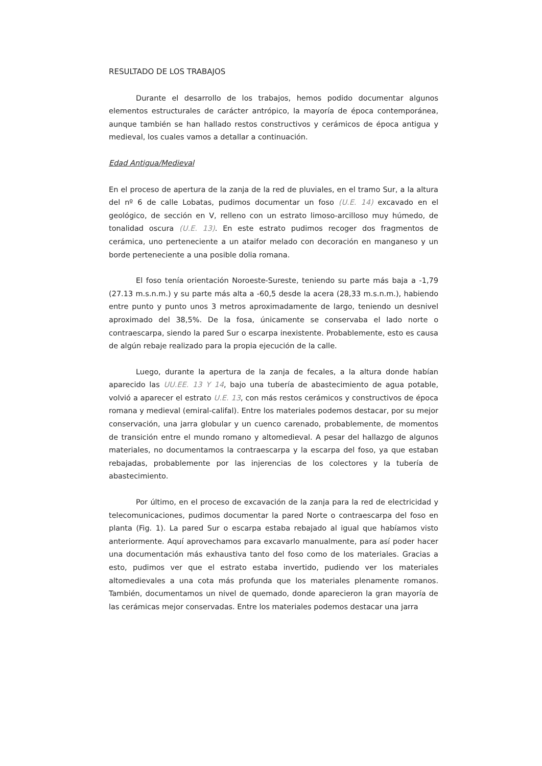RESULTADO DE LOS TRABAJOS
Durante el desarrollo de los trabajos, hemos podido documentar algunos elementos estructurales de carácter antrópico, la mayoría de época contemporánea, aunque también se han hallado restos constructivos y cerámicos de época antigua y medieval, los cuales vamos a detallar a continuación.
Edad Antigua/Medieval
En el proceso de apertura de la zanja de la red de pluviales, en el tramo Sur, a la altura del nº 6 de calle Lobatas, pudimos documentar un foso (U.E. 14) excavado en el geológico, de sección en V, relleno con un estrato limoso-arcilloso muy húmedo, de tonalidad oscura (U.E. 13). En este estrato pudimos recoger dos fragmentos de cerámica, uno perteneciente a un ataifor melado con decoración en manganeso y un borde perteneciente a una posible dolia romana.
El foso tenía orientación Noroeste-Sureste, teniendo su parte más baja a -1,79 (27.13 m.s.n.m.) y su parte más alta a -60,5 desde la acera (28,33 m.s.n.m.), habiendo entre punto y punto unos 3 metros aproximadamente de largo, teniendo un desnivel aproximado del 38,5%. De la fosa, únicamente se conservaba el lado norte o contraescarpa, siendo la pared Sur o escarpa inexistente. Probablemente, esto es causa de algún rebaje realizado para la propia ejecución de la calle.
Luego, durante la apertura de la zanja de fecales, a la altura donde habían aparecido las UU.EE. 13 Y 14, bajo una tubería de abastecimiento de agua potable, volvió a aparecer el estrato U.E. 13, con más restos cerámicos y constructivos de época romana y medieval (emiral-califal). Entre los materiales podemos destacar, por su mejor conservación, una jarra globular y un cuenco carenado, probablemente, de momentos de transición entre el mundo romano y altomedieval. A pesar del hallazgo de algunos materiales, no documentamos la contraescarpa y la escarpa del foso, ya que estaban rebajadas, probablemente por las injerencias de los colectores y la tubería de abastecimiento.
Por último, en el proceso de excavación de la zanja para la red de electricidad y telecomunicaciones, pudimos documentar la pared Norte o contraescarpa del foso en planta (Fig. 1). La pared Sur o escarpa estaba rebajado al igual que habíamos visto anteriormente. Aquí aprovechamos para excavarlo manualmente, para así poder hacer una documentación más exhaustiva tanto del foso como de los materiales. Gracias a esto, pudimos ver que el estrato estaba invertido, pudiendo ver los materiales altomedievales a una cota más profunda que los materiales plenamente romanos. También, documentamos un nivel de quemado, donde aparecieron la gran mayoría de las cerámicas mejor conservadas. Entre los materiales podemos destacar una jarra